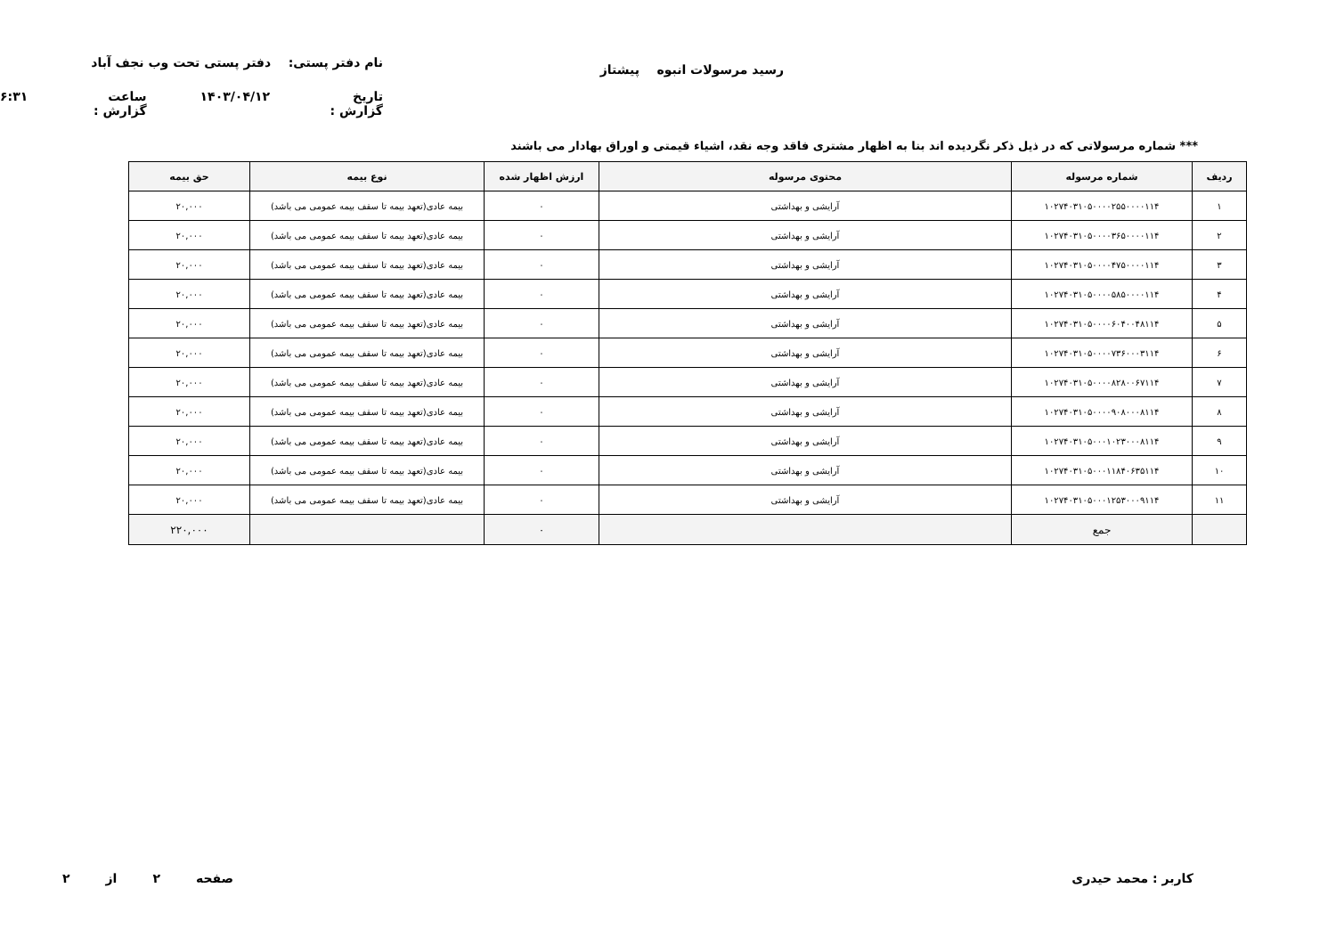رسید مرسولات انبوه پیشتاز
نام دفتر پستی: دفتر پستی تحت وب نجف آباد
تاریخ گزارش : ۱۴۰۳/۰۴/۱۲ ساعت گزارش : ۶:۳۱
*** شماره مرسولاتی که در ذیل ذکر نگردیده اند بنا به اظهار مشتری فاقد وجه نقد، اشیاء قیمتی و اوراق بهادار می باشند
| ردیف | شماره مرسوله | محتوی مرسوله | ارزش اظهار شده | نوع بیمه | حق بیمه |
| --- | --- | --- | --- | --- | --- |
| ۱ | ۱۰۲۷۴۰۳۱۰۵۰۰۰۰۲۵۵۰۰۰۰۱۱۴ | آرایشی و بهداشتی | ۰ | بیمه عادی(تعهد بیمه تا سقف بیمه عمومی می باشد) | ۲۰,۰۰۰ |
| ۲ | ۱۰۲۷۴۰۳۱۰۵۰۰۰۰۳۶۵۰۰۰۰۱۱۴ | آرایشی و بهداشتی | ۰ | بیمه عادی(تعهد بیمه تا سقف بیمه عمومی می باشد) | ۲۰,۰۰۰ |
| ۳ | ۱۰۲۷۴۰۳۱۰۵۰۰۰۰۴۷۵۰۰۰۰۱۱۴ | آرایشی و بهداشتی | ۰ | بیمه عادی(تعهد بیمه تا سقف بیمه عمومی می باشد) | ۲۰,۰۰۰ |
| ۴ | ۱۰۲۷۴۰۳۱۰۵۰۰۰۰۵۸۵۰۰۰۰۱۱۴ | آرایشی و بهداشتی | ۰ | بیمه عادی(تعهد بیمه تا سقف بیمه عمومی می باشد) | ۲۰,۰۰۰ |
| ۵ | ۱۰۲۷۴۰۳۱۰۵۰۰۰۰۶۰۴۰۰۴۸۱۱۴ | آرایشی و بهداشتی | ۰ | بیمه عادی(تعهد بیمه تا سقف بیمه عمومی می باشد) | ۲۰,۰۰۰ |
| ۶ | ۱۰۲۷۴۰۳۱۰۵۰۰۰۰۷۳۶۰۰۰۳۱۱۴ | آرایشی و بهداشتی | ۰ | بیمه عادی(تعهد بیمه تا سقف بیمه عمومی می باشد) | ۲۰,۰۰۰ |
| ۷ | ۱۰۲۷۴۰۳۱۰۵۰۰۰۰۸۲۸۰۰۶۷۱۱۴ | آرایشی و بهداشتی | ۰ | بیمه عادی(تعهد بیمه تا سقف بیمه عمومی می باشد) | ۲۰,۰۰۰ |
| ۸ | ۱۰۲۷۴۰۳۱۰۵۰۰۰۰۹۰۸۰۰۰۸۱۱۴ | آرایشی و بهداشتی | ۰ | بیمه عادی(تعهد بیمه تا سقف بیمه عمومی می باشد) | ۲۰,۰۰۰ |
| ۹ | ۱۰۲۷۴۰۳۱۰۵۰۰۰۱۰۲۳۰۰۰۸۱۱۴ | آرایشی و بهداشتی | ۰ | بیمه عادی(تعهد بیمه تا سقف بیمه عمومی می باشد) | ۲۰,۰۰۰ |
| ۱۰ | ۱۰۲۷۴۰۳۱۰۵۰۰۰۱۱۸۴۰۶۳۵۱۱۴ | آرایشی و بهداشتی | ۰ | بیمه عادی(تعهد بیمه تا سقف بیمه عمومی می باشد) | ۲۰,۰۰۰ |
| ۱۱ | ۱۰۲۷۴۰۳۱۰۵۰۰۰۱۲۵۳۰۰۰۹۱۱۴ | آرایشی و بهداشتی | ۰ | بیمه عادی(تعهد بیمه تا سقف بیمه عمومی می باشد) | ۲۰,۰۰۰ |
| | جمع | | ۰ | | ۲۲۰,۰۰۰ |
کاربر : محمد حیدری صفحه ۲ از ۲